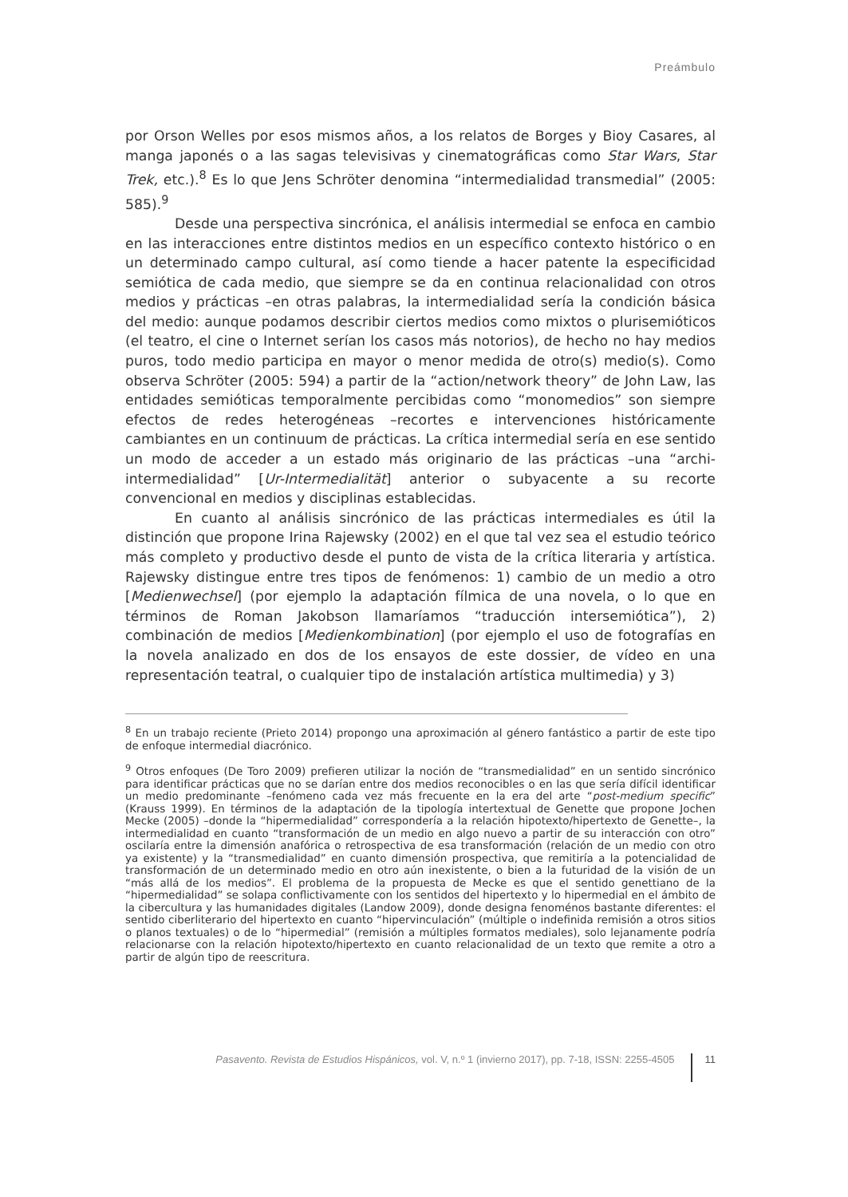Preámbulo
por Orson Welles por esos mismos años, a los relatos de Borges y Bioy Casares, al manga japonés o a las sagas televisivas y cinematográficas como Star Wars, Star Trek, etc.).<sup>8</sup> Es lo que Jens Schröter denomina “intermedialidad transmedial” (2005: 585).<sup>9</sup>
Desde una perspectiva sincrónica, el análisis intermedial se enfoca en cambio en las interacciones entre distintos medios en un específico contexto histórico o en un determinado campo cultural, así como tiende a hacer patente la especificidad semiótica de cada medio, que siempre se da en continua relacionalidad con otros medios y prácticas –en otras palabras, la intermedialidad sería la condición básica del medio: aunque podamos describir ciertos medios como mixtos o plurisemióticos (el teatro, el cine o Internet serían los casos más notorios), de hecho no hay medios puros, todo medio participa en mayor o menor medida de otro(s) medio(s). Como observa Schröter (2005: 594) a partir de la “action/network theory” de John Law, las entidades semióticas temporalmente percibidas como “monomedios” son siempre efectos de redes heterogéneas –recortes e intervenciones históricamente cambiantes en un continuum de prácticas. La crítica intermedial sería en ese sentido un modo de acceder a un estado más originario de las prácticas –una “archi-intermedialidad” [Ur-Intermedialität] anterior o subyacente a su recorte convencional en medios y disciplinas establecidas.
En cuanto al análisis sincrónico de las prácticas intermediales es útil la distinción que propone Irina Rajewsky (2002) en el que tal vez sea el estudio teórico más completo y productivo desde el punto de vista de la crítica literaria y artística. Rajewsky distingue entre tres tipos de fenómenos: 1) cambio de un medio a otro [Medienwechsel] (por ejemplo la adaptación fílmica de una novela, o lo que en términos de Roman Jakobson llamaríamos “traducción intersemiótica”), 2) combinación de medios [Medienkombination] (por ejemplo el uso de fotografías en la novela analizado en dos de los ensayos de este dossier, de vídeo en una representación teatral, o cualquier tipo de instalación artística multimedia) y 3)
<sup>8</sup> En un trabajo reciente (Prieto 2014) propongo una aproximación al género fantástico a partir de este tipo de enfoque intermedial diacrónico.
<sup>9</sup> Otros enfoques (De Toro 2009) prefieren utilizar la noción de “transmedialidad” en un sentido sincrónico para identificar prácticas que no se darían entre dos medios reconocibles o en las que sería difícil identificar un medio predominante –fenómeno cada vez más frecuente en la era del arte “post-medium specific” (Krauss 1999). En términos de la adaptación de la tipología intertextual de Genette que propone Jochen Mecke (2005) –donde la “hipermedialidad” correspondería a la relación hipotexto/hipertexto de Genette–, la intermedialidad en cuanto “transformación de un medio en algo nuevo a partir de su interacción con otro” oscilaría entre la dimensión anafórica o retrospectiva de esa transformación (relación de un medio con otro ya existente) y la “transmedialidad” en cuanto dimensión prospectiva, que remitiría a la potencialidad de transformación de un determinado medio en otro aún inexistente, o bien a la futuridad de la visión de un “más allá de los medios”. El problema de la propuesta de Mecke es que el sentido genettiano de la “hipermedialidad” se solapa conflictivamente con los sentidos del hipertexto y lo hipermedial en el ámbito de la cibercultura y las humanidades digitales (Landow 2009), donde designa fenoménos bastante diferentes: el sentido ciberliterario del hipertexto en cuanto “hipervinculación” (múltiple o indefinida remisión a otros sitios o planos textuales) o de lo “hipermedial” (remisión a múltiples formatos mediales), solo lejanamente podría relacionarse con la relación hipotexto/hipertexto en cuanto relacionalidad de un texto que remite a otro a partir de algún tipo de reescritura.
Pasavento. Revista de Estudios Hispánicos, vol. V, n.º 1 (invierno 2017), pp. 7-18, ISSN: 2255-4505 11